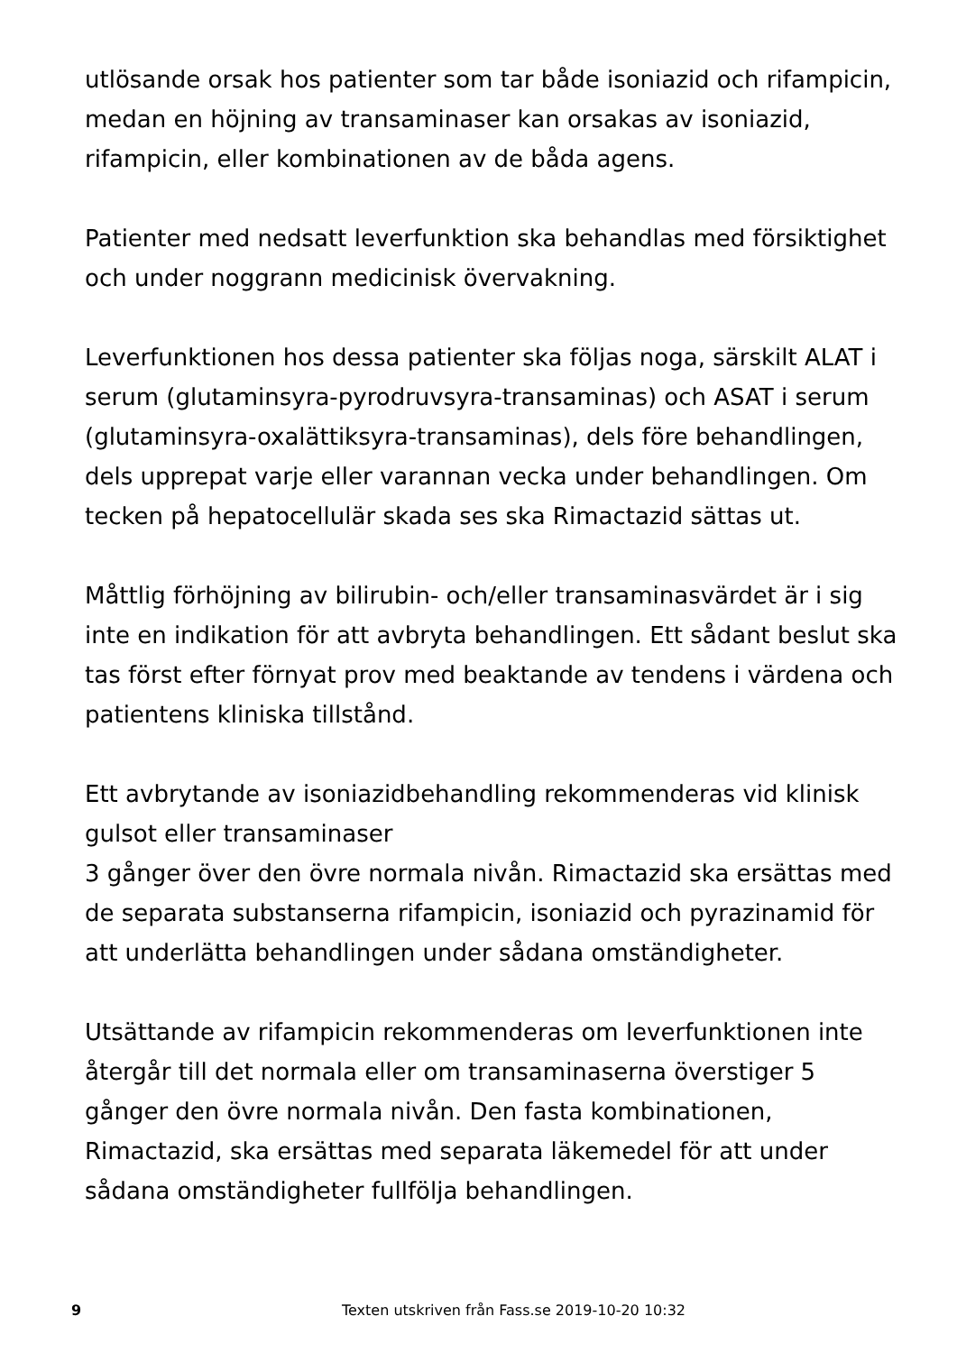utlösande orsak hos patienter som tar både isoniazid och rifampicin, medan en höjning av transaminaser kan orsakas av isoniazid, rifampicin, eller kombinationen av de båda agens.
Patienter med nedsatt leverfunktion ska behandlas med försiktighet och under noggrann medicinisk övervakning.
Leverfunktionen hos dessa patienter ska följas noga, särskilt ALAT i serum (glutaminsyra-pyrodruvsyra-transaminas) och ASAT i serum (glutaminsyra-oxalättiksyra-transaminas), dels före behandlingen, dels upprepat varje eller varannan vecka under behandlingen. Om tecken på hepatocellulär skada ses ska Rimactazid sättas ut.
Måttlig förhöjning av bilirubin- och/eller transaminasvärdet är i sig inte en indikation för att avbryta behandlingen. Ett sådant beslut ska tas först efter förnyat prov med beaktande av tendens i värdena och patientens kliniska tillstånd.
Ett avbrytande av isoniazidbehandling rekommenderas vid klinisk gulsot eller transaminaser
3 gånger över den övre normala nivån. Rimactazid ska ersättas med de separata substanserna rifampicin, isoniazid och pyrazinamid för att underlätta behandlingen under sådana omständigheter.
Utsättande av rifampicin rekommenderas om leverfunktionen inte återgår till det normala eller om transaminaserna överstiger 5 gånger den övre normala nivån. Den fasta kombinationen, Rimactazid, ska ersättas med separata läkemedel för att under sådana omständigheter fullfölja behandlingen.
9 Texten utskriven från Fass.se 2019-10-20 10:32